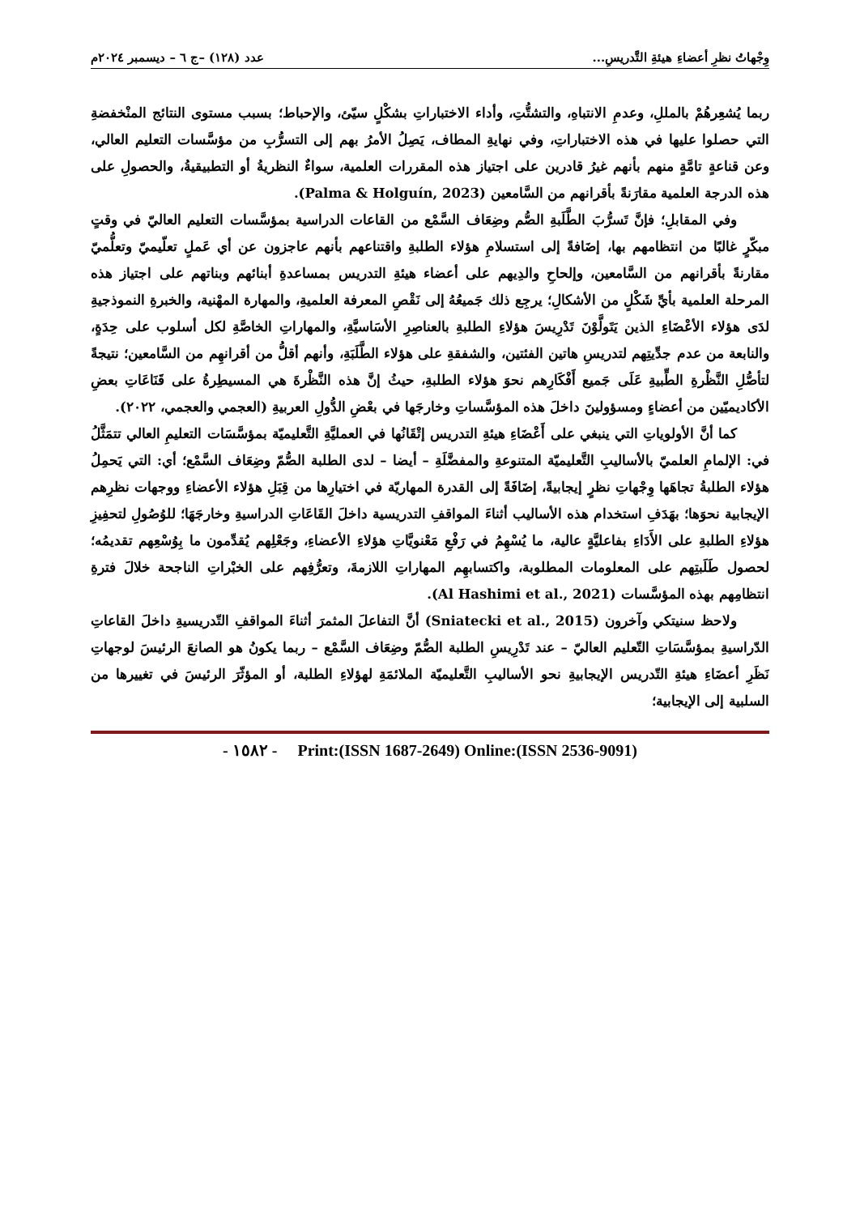وِجْهاتُ نظرِ أعضاءِ هيئةِ التَّدريسِ... عدد (١٢٨) –ج ٦ – ديسمبر ٢٠٢٤م
ربما يُشعِرهُمْ بالمللِ، وعدمِ الانتباهِ، والتشتُّتِ، وأداء الاختباراتِ بشكْلٍ سيّئ، والإحباط؛ بسبب مستوى النتائج المنْخفضةِ التي حصلوا عليها في هذه الاختباراتِ، وفي نهايةِ المطاف، يَصِلُ الأمرُ بهم إلى التسرُّبِ من مؤسَّسات التعليم العالي، وعن قناعةٍ تامَّةٍ منهم بأنهم غيرُ قادرين على اجتياز هذه المقررات العلمية، سواءٌ النظريةُ أو التطبيقيةُ، والحصولِ على هذه الدرجة العلمية مقارَنةً بأقرانهم من السَّامعين (Palma & Holguín, 2023).
وفي المقابلِ؛ فإنَّ تَسرُّبَ الطَّلَبةِ الصُّم وضِعَاف السَّمْع من القاعات الدراسية بمؤسَّسات التعليم العاليّ في وقتٍ مبكّرٍ غالبًا من انتظامهم بها، إضَافةً إلى استسلامِ هؤلاء الطلبةِ واقتناعهم بأنهم عاجزون عن أي عَملٍ تعلّيميّ وتعلُّميّ مقارنةً بأقرانهم من السَّامعين، وإلحاحِ والدِيهم على أعضاء هيئةِ التدريس بمساعدةِ أبنائهم وبناتهم على اجتياز هذه المرحلة العلمية بأيِّ شَكْلٍ من الأشكالِ؛ يرجِع ذلك جَميعُهُ إلى نَقْصِ المعرفة العلميةِ، والمهارة المهْنية، والخبرةِ النموذجيةِ لدَى هؤلاء الأعْضَاءِ الذين يَتَولَّوْنَ تَدْرِيسَ هؤلاءِ الطلبةِ بالعناصِرِ الأسَاسيَّةِ، والمهاراتِ الخاصَّةِ لكل أسلوب على حِدَةٍ، والنابعة من عدم جدِّيتِهم لتدريسِ هاتين الفئتين، والشفقةِ على هؤلاء الطَّلَبَةِ، وأنهم أقلُّ من أقرانهِم من السَّامعين؛ نتيجةً لتأصُّلِ النَّظْرةِ الطِّبيةِ عَلَى جَميع أَفْكَارِهم نحوَ هؤلاء الطلبةِ، حيثُ إنَّ هذه النَّظْرةَ هي المسيطِرةُ على قَنَاعَاتِ بعضِ الأكاديميّين من أعضاءٍ ومسؤولينَ داخلَ هذه المؤسَّساتِ وخارجَها في بعْضِ الدُّولِ العربيةِ (العجمي والعجمي، ٢٠٢٢).
كما أنَّ الأولوياتِ التي ينبغي على أَعْضَاءِ هيئةِ التدريس إتْقَانُها في العمليَّةِ التَّعليميّة بمؤسَّسَات التعليمِ العالي تتمَثَّلُ في: الإلمامِ العلميّ بالأساليبِ التَّعليميّة المتنوعةِ والمفضَّلَةِ – أيضا – لدى الطلبة الصُّمّ وضِعَاف السَّمْع؛ أي: التي يَحمِلُ هؤلاء الطلبةُ تجاهَها وِجْهاتِ نظرٍ إيجابيةً، إضَافَةً إلى القدرة المهاريّة في اختيارِها من قِبَلِ هؤلاء الأعضاءِ ووجهات نظرِهم الإيجابية نحوَها؛ بهَدَفِ استخدام هذه الأساليب أثناءَ المواقفِ التدريسية داخلَ القَاعَاتِ الدراسيةِ وخارجَهَا؛ للوُصُولِ لتحفِيزِ هؤلاءِ الطلبةِ على الأَدَاءِ بفاعليَّةٍ عالية، ما يُسْهِمُ في رَفْعِ مَعْنويَّاتِ هؤلاءِ الأعضاءِ، وجَعْلِهم يُقدِّمون ما بِوُسْعِهم تقديمُه؛ لحصول طَلَبتِهم على المعلومات المطلوبة، واكتسابهِم المهاراتِ اللازمةَ، وتعرُّفِهم على الخبْراتِ الناجحة خلالَ فترةِ انتظامِهم بهذه المؤسَّسات (Al Hashimi et al., 2021).
ولاحظ سنيتكي وآخرون (Sniatecki et al., 2015) أنَّ التفاعلَ المثمرَ أثناءَ المواقفِ التّدريسيةِ داخلَ القاعاتِ الدّراسيةِ بمؤسَّسَاتِ التّعليم العاليّ – عند تَدْرِيسِ الطلبة الصُّمّ وضِعَاف السَّمْع – ربما يكونُ هو الصانعَ الرئيسَ لوجهاتِ نَظَرِ أعضَاءِ هيئةِ التّدريس الإيجابيةِ نحو الأساليبِ التَّعليميّة الملائمَةِ لهؤلاءِ الطلبة، أو المؤثّرَ الرئيسَ في تغييرها من السلبية إلى الإيجابية؛
- ١٥٨٢ - Print:(ISSN 1687-2649) Online:(ISSN 2536-9091)